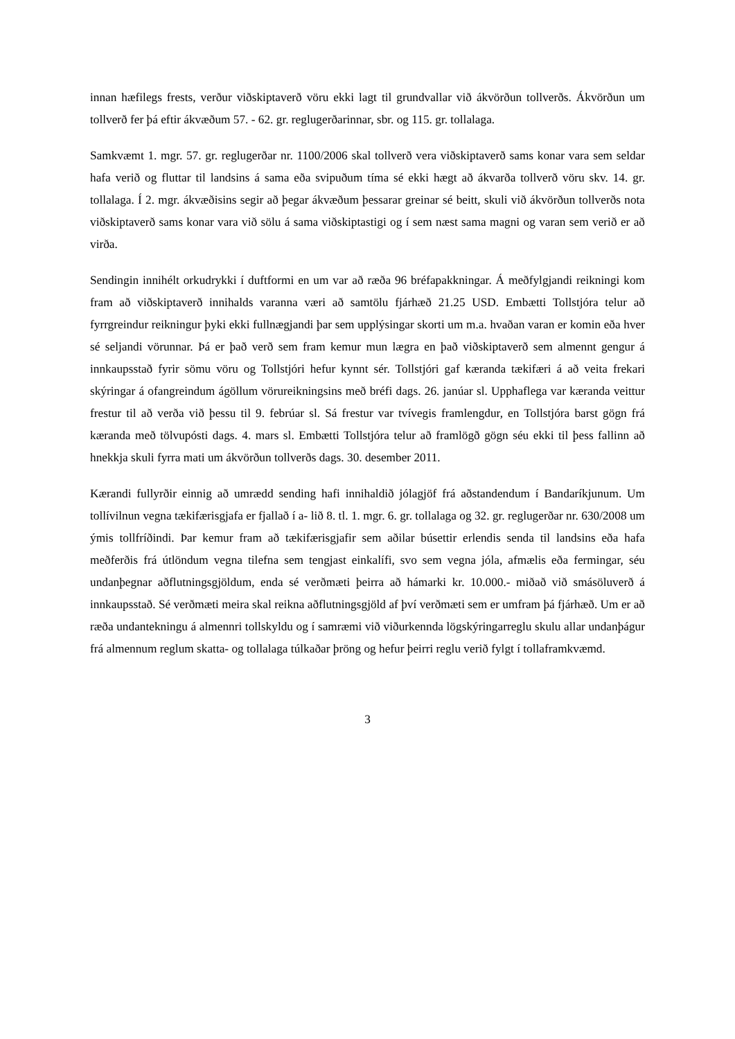innan hæfilegs frests, verður viðskiptaverð vöru ekki lagt til grundvallar við ákvörðun tollverðs. Ákvörðun um tollverð fer þá eftir ákvæðum 57. - 62. gr. reglugerðarinnar, sbr. og 115. gr. tollalaga.
Samkvæmt 1. mgr. 57. gr. reglugerðar nr. 1100/2006 skal tollverð vera viðskiptaverð sams konar vara sem seldar hafa verið og fluttar til landsins á sama eða svipuðum tíma sé ekki hægt að ákvarða tollverð vöru skv. 14. gr. tollalaga. Í 2. mgr. ákvæðisins segir að þegar ákvæðum þessarar greinar sé beitt, skuli við ákvörðun tollverðs nota viðskiptaverð sams konar vara við sölu á sama viðskiptastigi og í sem næst sama magni og varan sem verið er að virða.
Sendingin innihélt orkudrykki í duftformi en um var að ræða 96 bréfapakkningar. Á meðfylgjandi reikningi kom fram að viðskiptaverð innihalds varanna væri að samtölu fjárhæð 21.25 USD. Embætti Tollstjóra telur að fyrrgreindur reikningur þyki ekki fullnægjandi þar sem upplýsingar skorti um m.a. hvaðan varan er komin eða hver sé seljandi vörunnar. Þá er það verð sem fram kemur mun lægra en það viðskiptaverð sem almennt gengur á innkaupsstað fyrir sömu vöru og Tollstjóri hefur kynnt sér. Tollstjóri gaf kæranda tækifæri á að veita frekari skýringar á ofangreindum ágöllum vörureikningsins með bréfi dags. 26. janúar sl. Upphaflega var kæranda veittur frestur til að verða við þessu til 9. febrúar sl. Sá frestur var tvívegis framlengdur, en Tollstjóra barst gögn frá kæranda með tölvupósti dags. 4. mars sl. Embætti Tollstjóra telur að framlögð gögn séu ekki til þess fallinn að hnekkja skuli fyrra mati um ákvörðun tollverðs dags. 30. desember 2011.
Kærandi fullyrðir einnig að umrædd sending hafi innihaldið jólagjöf frá aðstandendum í Bandaríkjunum. Um tollívilnun vegna tækifærisgjafa er fjallað í a- lið 8. tl. 1. mgr. 6. gr. tollalaga og 32. gr. reglugerðar nr. 630/2008 um ýmis tollfríðindi. Þar kemur fram að tækifærisgjafir sem aðilar búsettir erlendis senda til landsins eða hafa meðferðis frá útlöndum vegna tilefna sem tengjast einkalífi, svo sem vegna jóla, afmælis eða fermingar, séu undanþegnar aðflutningsgjöldum, enda sé verðmæti þeirra að hámarki kr. 10.000.- miðað við smásöluverð á innkaupsstað. Sé verðmæti meira skal reikna aðflutningsgjöld af því verðmæti sem er umfram þá fjárhæð. Um er að ræða undantekningu á almennri tollskyldu og í samræmi við viðurkennda lögskýringarreglu skulu allar undanþágur frá almennum reglum skatta- og tollalaga túlkaðar þröng og hefur þeirri reglu verið fylgt í tollaframkvæmd.
3